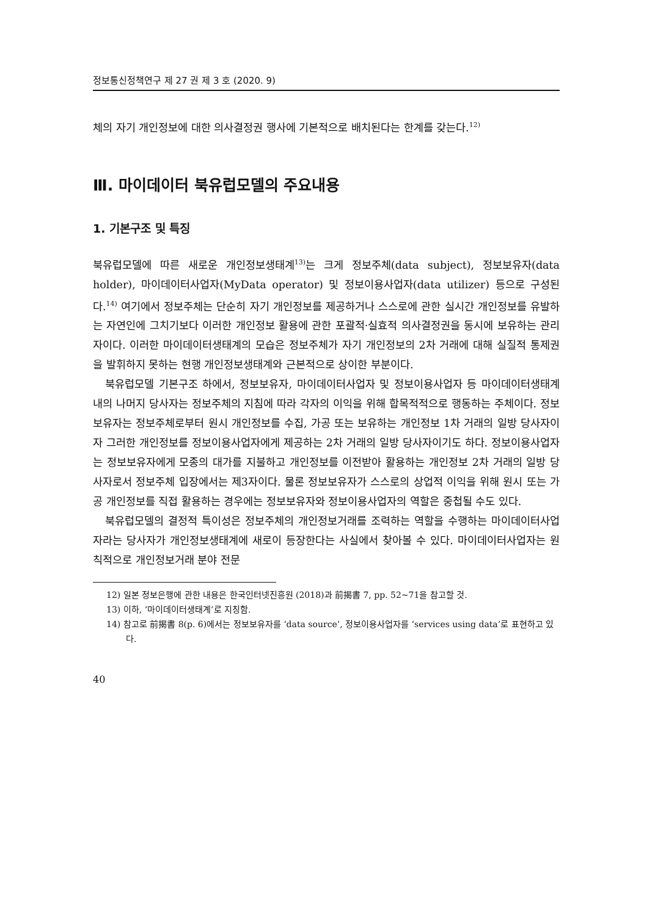정보통신정책연구 제 27 권 제 3 호 (2020. 9)
체의 자기 개인정보에 대한 의사결정권 행사에 기본적으로 배치된다는 한계를 갖는다.<sup>12)</sup>
Ⅲ. 마이데이터 북유럽모델의 주요내용
1. 기본구조 및 특징
북유럽모델에 따른 새로운 개인정보생태계<sup>13)</sup>는 크게 정보주체(data subject), 정보보유자(data holder), 마이데이터사업자(MyData operator) 및 정보이용사업자(data utilizer) 등으로 구성된다.<sup>14)</sup> 여기에서 정보주체는 단순히 자기 개인정보를 제공하거나 스스로에 관한 실시간 개인정보를 유발하는 자연인에 그치기보다 이러한 개인정보 활용에 관한 포괄적·실효적 의사결정권을 동시에 보유하는 관리자이다. 이러한 마이데이터생태계의 모습은 정보주체가 자기 개인정보의 2차 거래에 대해 실질적 통제권을 발휘하지 못하는 현행 개인정보생태계와 근본적으로 상이한 부분이다.
북유럽모델 기본구조 하에서, 정보보유자, 마이데이터사업자 및 정보이용사업자 등 마이데이터생태계 내의 나머지 당사자는 정보주체의 지침에 따라 각자의 이익을 위해 합목적적으로 행동하는 주체이다. 정보보유자는 정보주체로부터 원시 개인정보를 수집, 가공 또는 보유하는 개인정보 1차 거래의 일방 당사자이자 그러한 개인정보를 정보이용사업자에게 제공하는 2차 거래의 일방 당사자이기도 하다. 정보이용사업자는 정보보유자에게 모종의 대가를 지불하고 개인정보를 이전받아 활용하는 개인정보 2차 거래의 일방 당사자로서 정보주체 입장에서는 제3자이다. 물론 정보보유자가 스스로의 상업적 이익을 위해 원시 또는 가공 개인정보를 직접 활용하는 경우에는 정보보유자와 정보이용사업자의 역할은 중첩될 수도 있다.
북유럽모델의 결정적 특이성은 정보주체의 개인정보거래를 조력하는 역할을 수행하는 마이데이터사업자라는 당사자가 개인정보생태계에 새로이 등장한다는 사실에서 찾아볼 수 있다. 마이데이터사업자는 원칙적으로 개인정보거래 분야 전문
12) 일본 정보은행에 관한 내용은 한국인터넷진흥원 (2018)과 前揭書 7, pp. 52~71을 참고할 것.
13) 이하, ‘마이데이터생태계’로 지칭함.
14) 참고로 前揭書 8(p. 6)에서는 정보보유자를 ‘data source’, 정보이용사업자를 ‘services using data’로 표현하고 있다.
40